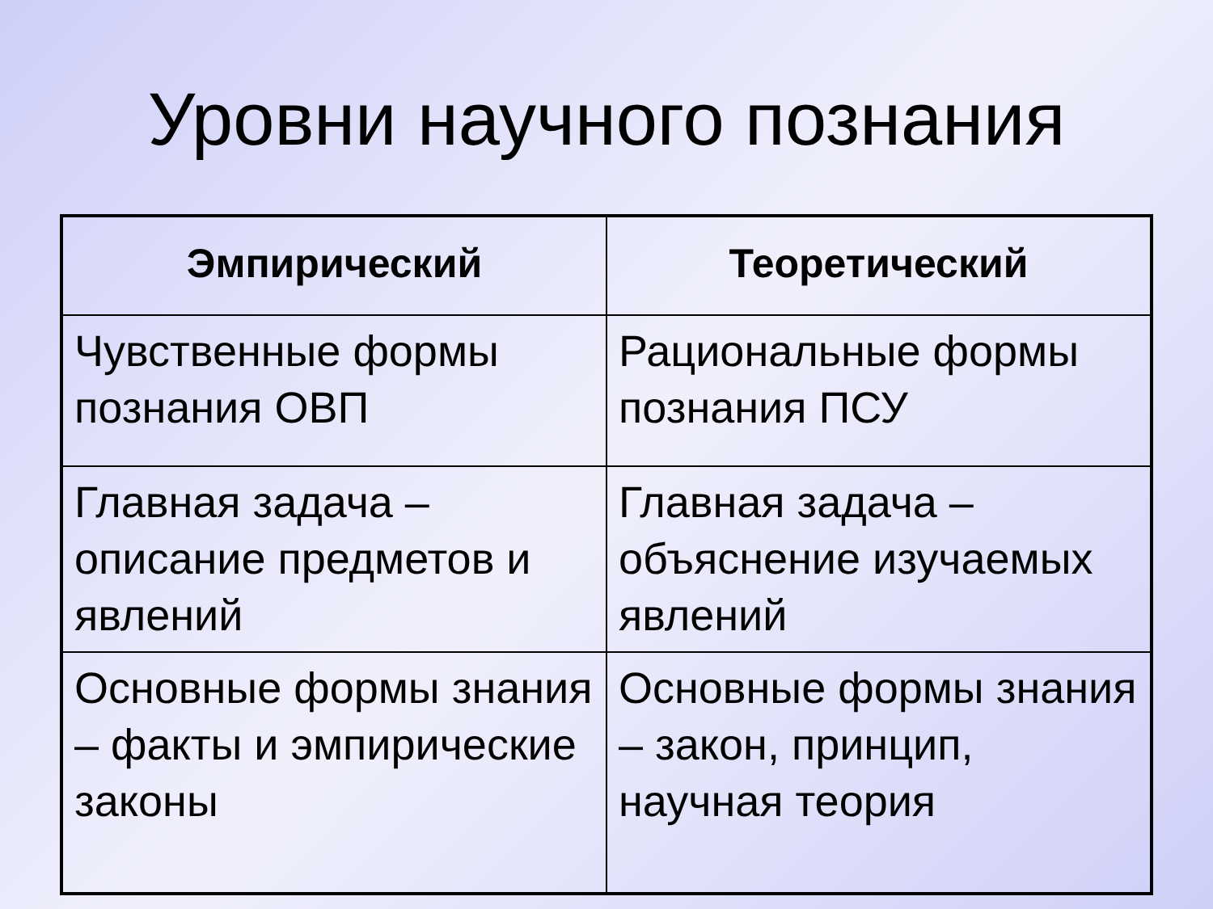Уровни научного познания
| Эмпирический | Теоретический |
| --- | --- |
| Чувственные формы познания ОВП | Рациональные формы познания ПСУ |
| Главная задача – описание предметов и явлений | Главная задача – объяснение изучаемых явлений |
| Основные формы знания – факты и эмпирические законы | Основные формы знания – закон, принцип, научная теория |